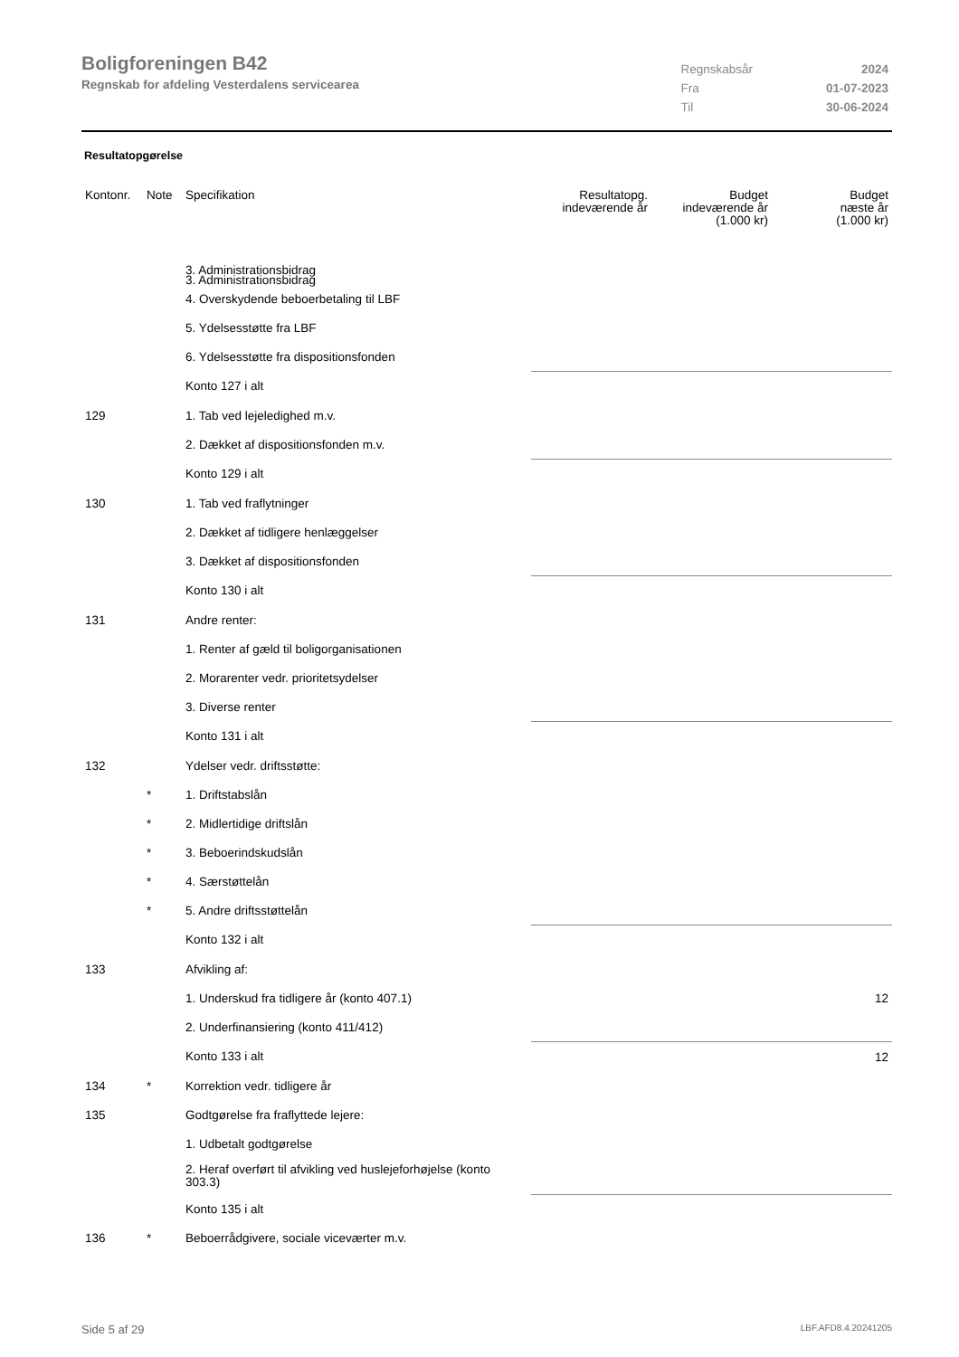Boligforeningen B42
Regnskab for afdeling Vesterdalens servicearea
| Regnskabsår | 2024 |
| Fra | 01-07-2023 |
| Til | 30-06-2024 |
Resultatopgørelse
| Kontonr. | Note | Specifikation | Resultatopg. indeværende år | Budget indeværende år (1.000 kr) | Budget næste år (1.000 kr) |
| --- | --- | --- | --- | --- | --- |
| | | 3. Administrationsbidrag | | | |
| | | 3. Administrationsbidrag | | | |
| | | 4. Overskydende beboerbetaling til LBF | | | |
| | | 5. Ydelsesstøtte fra LBF | | | |
| | | 6. Ydelsesstøtte fra dispositionsfonden | | | |
| | | Konto 127 i alt | | | |
| 129 | | 1. Tab ved lejeledighed m.v. | | | |
| | | 2. Dækket af dispositionsfonden m.v. | | | |
| | | Konto 129 i alt | | | |
| 130 | | 1. Tab ved fraflytninger | | | |
| | | 2. Dækket af tidligere henlæggelser | | | |
| | | 3. Dækket af dispositionsfonden | | | |
| | | Konto 130 i alt | | | |
| 131 | | Andre renter: | | | |
| | | 1. Renter af gæld til boligorganisationen | | | |
| | | 2. Morarenter vedr. prioritetsydelser | | | |
| | | 3. Diverse renter | | | |
| | | Konto 131 i alt | | | |
| 132 | | Ydelser vedr. driftsstøtte: | | | |
| | * | 1. Driftstabslån | | | |
| | * | 2. Midlertidige driftslån | | | |
| | * | 3. Beboerindskudslån | | | |
| | * | 4. Særstøttelån | | | |
| | * | 5. Andre driftsstøttelån | | | |
| | | Konto 132 i alt | | | |
| 133 | | Afvikling af: | | | |
| | | 1. Underskud fra tidligere år (konto 407.1) | | | 12 |
| | | 2. Underfinansiering (konto 411/412) | | | |
| | | Konto 133 i alt | | | 12 |
| 134 | * | Korrektion vedr. tidligere år | | | |
| 135 | | Godtgørelse fra fraflyttede lejere: | | | |
| | | 1. Udbetalt godtgørelse | | | |
| | | 2. Heraf overført til afvikling ved huslejeforhøjelse (konto 303.3) | | | |
| | | Konto 135 i alt | | | |
| 136 | * | Beboerrådgivere, sociale viceværter m.v. | | | |
Side 5 af 29 LBF.AFD8.4.20241205